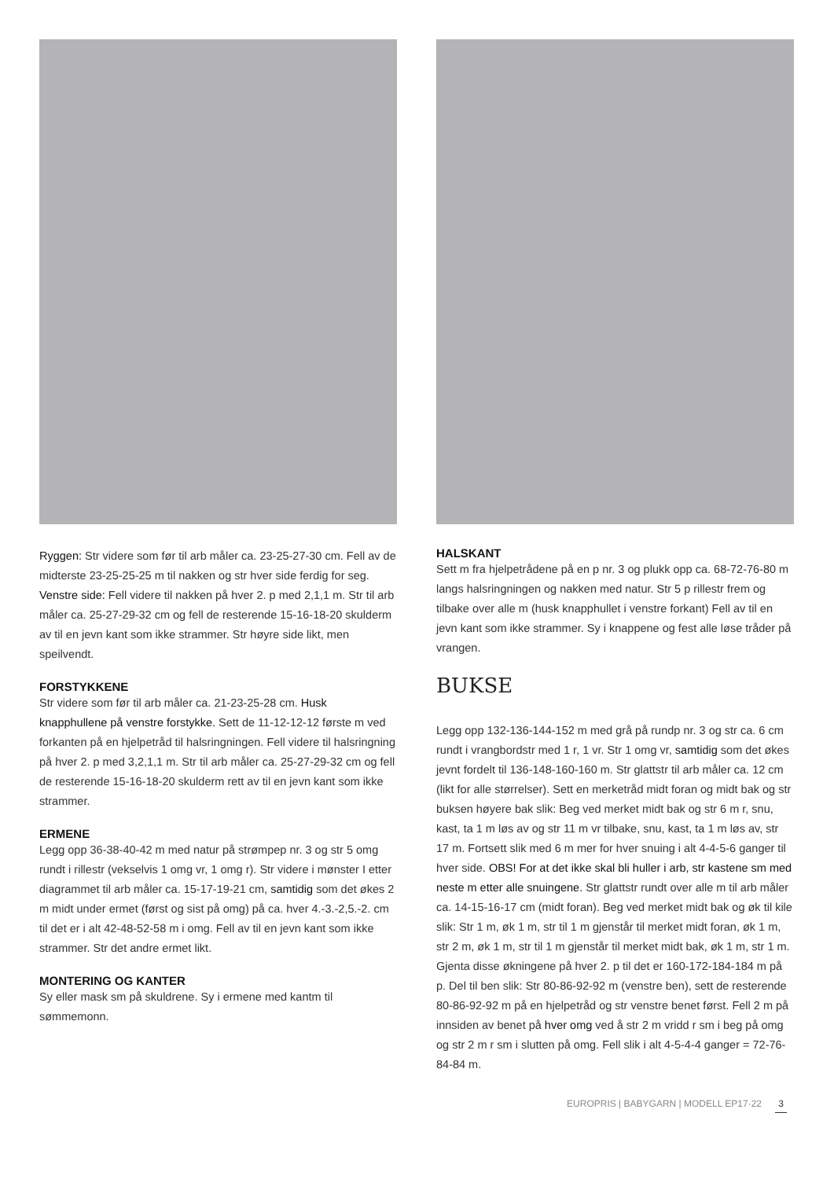Ryggen: Str videre som før til arb måler ca. 23-25-27-30 cm. Fell av de midterste 23-25-25-25 m til nakken og str hver side ferdig for seg.
Venstre side: Fell videre til nakken på hver 2. p med 2,1,1 m. Str til arb måler ca. 25-27-29-32 cm og fell de resterende 15-16-18-20 skulderm av til en jevn kant som ikke strammer. Str høyre side likt, men speilvendt.
FORSTYKKENE
Str videre som før til arb måler ca. 21-23-25-28 cm. Husk knapphullene på venstre forstykke. Sett de 11-12-12-12 første m ved forkanten på en hjelpetråd til halsringningen. Fell videre til halsringning på hver 2. p med 3,2,1,1 m. Str til arb måler ca. 25-27-29-32 cm og fell de resterende 15-16-18-20 skulderm rett av til en jevn kant som ikke strammer.
ERMENE
Legg opp 36-38-40-42 m med natur på strømpep nr. 3 og str 5 omg rundt i rillestr (vekselvis 1 omg vr, 1 omg r). Str videre i mønster I etter diagrammet til arb måler ca. 15-17-19-21 cm, samtidig som det økes 2 m midt under ermet (først og sist på omg) på ca. hver 4.-3.-2,5.-2. cm til det er i alt 42-48-52-58 m i omg. Fell av til en jevn kant som ikke strammer. Str det andre ermet likt.
MONTERING OG KANTER
Sy eller mask sm på skuldrene. Sy i ermene med kantm til sømmemonn.
HALSKANT
Sett m fra hjelpetrådene på en p nr. 3 og plukk opp ca. 68-72-76-80 m langs halsringningen og nakken med natur. Str 5 p rillestr frem og tilbake over alle m (husk knapphullet i venstre forkant) Fell av til en jevn kant som ikke strammer. Sy i knappene og fest alle løse tråder på vrangen.
BUKSE
Legg opp 132-136-144-152 m med grå på rundp nr. 3 og str ca. 6 cm rundt i vrangbordstr med 1 r, 1 vr. Str 1 omg vr, samtidig som det økes jevnt fordelt til 136-148-160-160 m. Str glattstr til arb måler ca. 12 cm (likt for alle størrelser). Sett en merketråd midt foran og midt bak og str buksen høyere bak slik: Beg ved merket midt bak og str 6 m r, snu, kast, ta 1 m løs av og str 11 m vr tilbake, snu, kast, ta 1 m løs av, str 17 m. Fortsett slik med 6 m mer for hver snuing i alt 4-4-5-6 ganger til hver side. OBS! For at det ikke skal bli huller i arb, str kastene sm med neste m etter alle snuingene. Str glattstr rundt over alle m til arb måler ca. 14-15-16-17 cm (midt foran). Beg ved merket midt bak og øk til kile slik: Str 1 m, øk 1 m, str til 1 m gjenstår til merket midt foran, øk 1 m, str 2 m, øk 1 m, str til 1 m gjenstår til merket midt bak, øk 1 m, str 1 m. Gjenta disse økningene på hver 2. p til det er 160-172-184-184 m på p. Del til ben slik: Str 80-86-92-92 m (venstre ben), sett de resterende 80-86-92-92 m på en hjelpetråd og str venstre benet først. Fell 2 m på innsiden av benet på hver omg ved å str 2 m vridd r sm i beg på omg og str 2 m r sm i slutten på omg. Fell slik i alt 4-5-4-4 ganger = 72-76-84-84 m.
EUROPRIS | BABYGARN | MODELL EP17·22 3